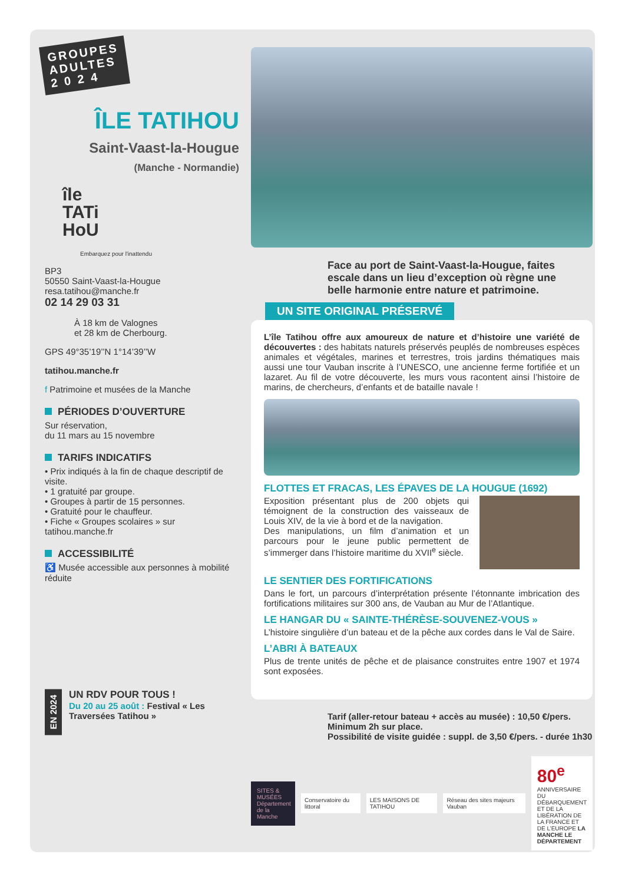GROUPES
ADULTES
2 0 2 4
ÎLE TATIHOU
Saint-Vaast-la-Hougue
(Manche - Normandie)
île
TATi
HoU
Embarquez pour l'inattendu
BP3
50550 Saint-Vaast-la-Hougue
resa.tatihou@manche.fr
02 14 29 03 31
À 18 km de Valognes
et 28 km de Cherbourg.
GPS 49°35’19’’N 1°14’39’’W
tatihou.manche.fr
f Patrimoine et musées de la Manche
PÉRIODES D’OUVERTURE
Sur réservation,
du 11 mars au 15 novembre
TARIFS INDICATIFS
• Prix indiqués à la fin de chaque descriptif de visite.
• 1 gratuité par groupe.
• Groupes à partir de 15 personnes.
• Gratuité pour le chauffeur.
• Fiche « Groupes scolaires » sur tatihou.manche.fr
ACCESSIBILITÉ
♿ Musée accessible aux personnes à mobilité réduite
EN 2024
UN RDV POUR TOUS !
Du 20 au 25 août : Festival « Les Traversées Tatihou »
Face au port de Saint-Vaast-la-Hougue, faites escale dans un lieu d’exception où règne une belle harmonie entre nature et patrimoine.
UN SITE ORIGINAL PRÉSERVÉ
L’île Tatihou offre aux amoureux de nature et d’histoire une variété de découvertes : des habitats naturels préservés peuplés de nombreuses espèces animales et végétales, marines et terrestres, trois jardins thématiques mais aussi une tour Vauban inscrite à l’UNESCO, une ancienne ferme fortifiée et un lazaret. Au fil de votre découverte, les murs vous racontent ainsi l’histoire de marins, de chercheurs, d’enfants et de bataille navale !
FLOTTES ET FRACAS, LES ÉPAVES DE LA HOUGUE (1692)
Exposition présentant plus de 200 objets qui témoignent de la construction des vaisseaux de Louis XIV, de la vie à bord et de la navigation.
Des manipulations, un film d’animation et un parcours pour le jeune public permettent de s’immerger dans l’histoire maritime du XVII<sup>e</sup> siècle.
LE SENTIER DES FORTIFICATIONS
Dans le fort, un parcours d’interprétation présente l’étonnante imbrication des fortifications militaires sur 300 ans, de Vauban au Mur de l’Atlantique.
LE HANGAR DU « SAINTE-THÉRÈSE-SOUVENEZ-VOUS »
L’histoire singulière d’un bateau et de la pêche aux cordes dans le Val de Saire.
L’ABRI À BATEAUX
Plus de trente unités de pêche et de plaisance construites entre 1907 et 1974 sont exposées.
Tarif (aller-retour bateau + accès au musée) : 10,50 €/pers.
Minimum 2h sur place.
Possibilité de visite guidée : suppl. de 3,50 €/pers. - durée 1h30
SITES & MUSÉES Département de la Manche
Conservatoire du littoral LES MAISONS DE TATIHOU
Réseau des sites majeurs Vauban
80<sup>e</sup> ANNIVERSAIRE DU DÉBARQUEMENT ET DE LA LIBÉRATION DE LA FRANCE ET DE L’EUROPE LA MANCHE LE DÉPARTEMENT